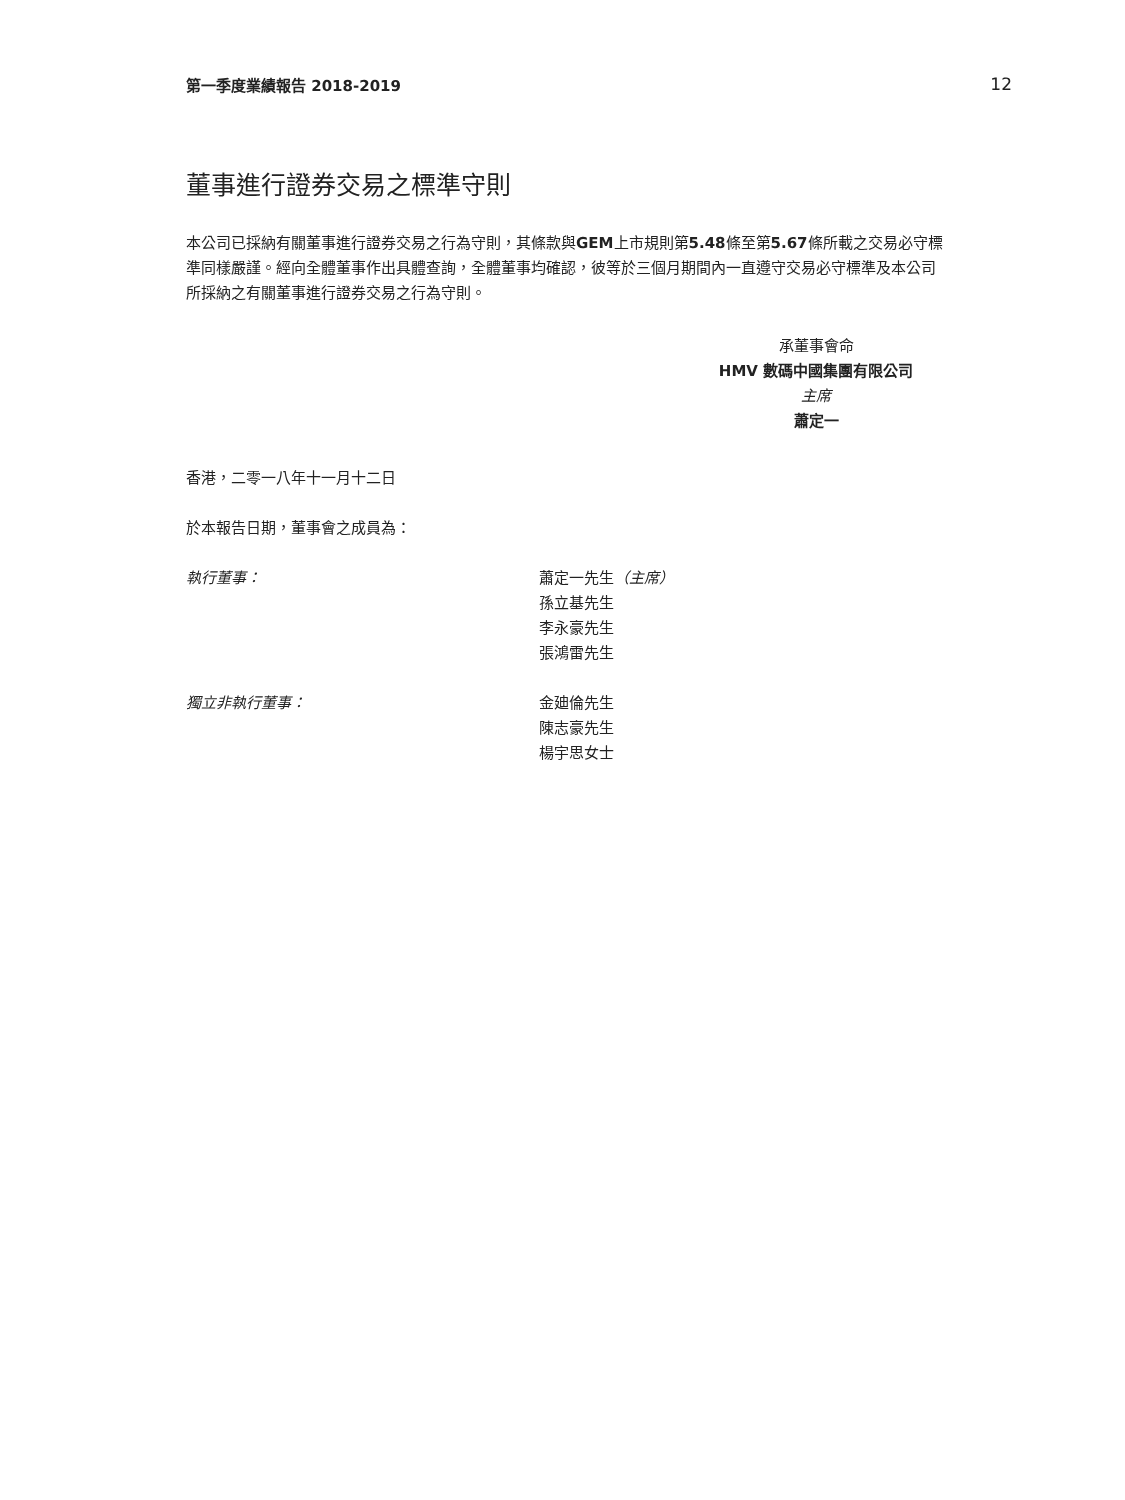第一季度業績報告 2018-2019 12
董事進行證券交易之標準守則
本公司已採納有關董事進行證券交易之行為守則，其條款與GEM上市規則第5.48條至第5.67條所載之交易必守標準同樣嚴謹。經向全體董事作出具體查詢，全體董事均確認，彼等於三個月期間內一直遵守交易必守標準及本公司所採納之有關董事進行證券交易之行為守則。
承董事會命
HMV 數碼中國集團有限公司
主席
蕭定一
香港，二零一八年十一月十二日
於本報告日期，董事會之成員為：
執行董事： 蕭定一先生（主席）
孫立基先生
李永豪先生
張鴻雷先生
獨立非執行董事： 金廸倫先生
陳志豪先生
楊宇思女士